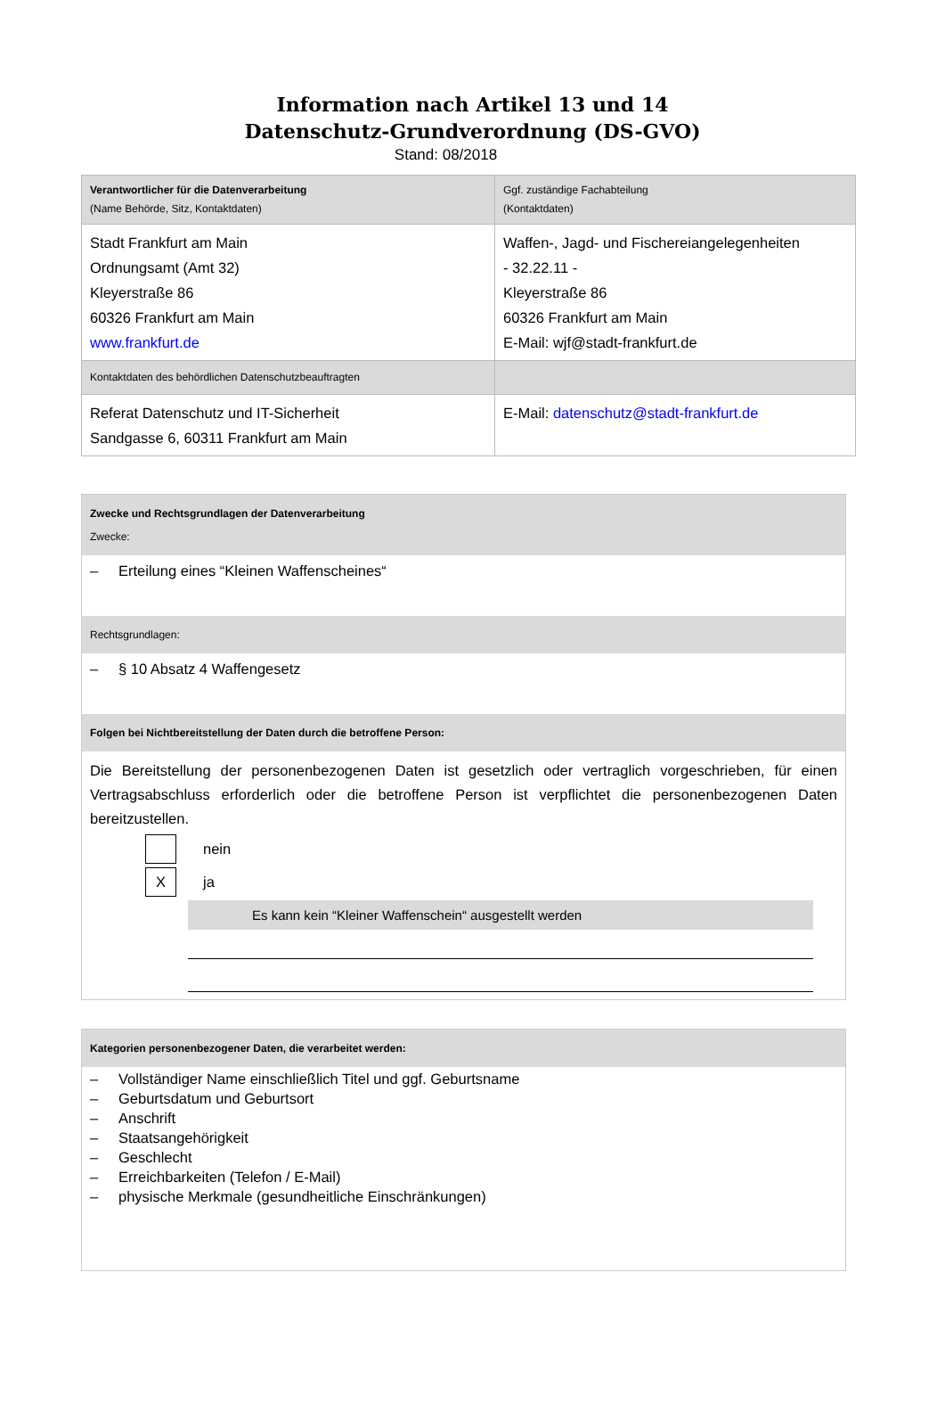Information nach Artikel 13 und 14
Datenschutz-Grundverordnung (DS-GVO)
Stand: 08/2018
| Verantwortlicher für die Datenverarbeitung (Name Behörde, Sitz, Kontaktdaten) | Ggf. zuständige Fachabteilung (Kontaktdaten) |
| Stadt Frankfurt am Main Ordnungsamt (Amt 32) Kleyerstraße 86 60326 Frankfurt am Main www.frankfurt.de | Waffen-, Jagd- und Fischereiangelegenheiten - 32.22.11 - Kleyerstraße 86 60326 Frankfurt am Main E-Mail: wjf@stadt-frankfurt.de |
| Kontaktdaten des behördlichen Datenschutzbeauftragten | |
| Referat Datenschutz und IT-Sicherheit Sandgasse 6, 60311 Frankfurt am Main | E-Mail: datenschutz@stadt-frankfurt.de |
Zwecke und Rechtsgrundlagen der Datenverarbeitung
Zwecke:
– Erteilung eines “Kleinen Waffenscheines“
Rechtsgrundlagen:
– § 10 Absatz 4 Waffengesetz
Folgen bei Nichtbereitstellung der Daten durch die betroffene Person:
Die Bereitstellung der personenbezogenen Daten ist gesetzlich oder vertraglich vorgeschrieben, für einen Vertragsabschluss erforderlich oder die betroffene Person ist verpflichtet die personenbezogenen Daten bereitzustellen.
nein
X
ja
Es kann kein “Kleiner Waffenschein“ ausgestellt werden
Kategorien personenbezogener Daten, die verarbeitet werden:
– Vollständiger Name einschließlich Titel und ggf. Geburtsname
– Geburtsdatum und Geburtsort
– Anschrift
– Staatsangehörigkeit
– Geschlecht
– Erreichbarkeiten (Telefon / E-Mail)
– physische Merkmale (gesundheitliche Einschränkungen)